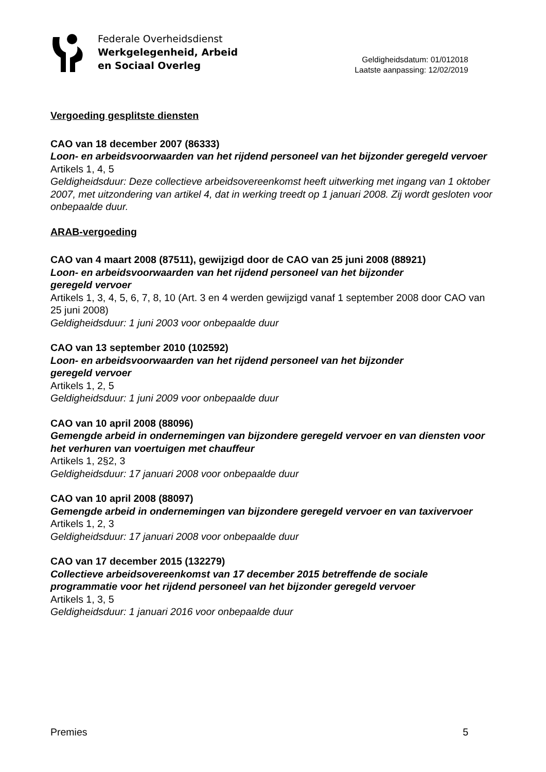Federale Overheidsdienst
Werkgelegenheid, Arbeid
en Sociaal Overleg
Geldigheidsdatum: 01/012018
Laatste aanpassing: 12/02/2019
Vergoeding gesplitste diensten
CAO van 18 december 2007 (86333)
Loon- en arbeidsvoorwaarden van het rijdend personeel van het bijzonder geregeld vervoer
Artikels 1, 4, 5
Geldigheidsduur: Deze collectieve arbeidsovereenkomst heeft uitwerking met ingang van 1 oktober 2007, met uitzondering van artikel 4, dat in werking treedt op 1 januari 2008. Zij wordt gesloten voor onbepaalde duur.
ARAB-vergoeding
CAO van 4 maart 2008 (87511), gewijzigd door de CAO van 25 juni 2008 (88921)
Loon- en arbeidsvoorwaarden van het rijdend personeel van het bijzonder
geregeld vervoer
Artikels 1, 3, 4, 5, 6, 7, 8, 10 (Art. 3 en 4 werden gewijzigd vanaf 1 september 2008 door CAO van 25 juni 2008)
Geldigheidsduur: 1 juni 2003 voor onbepaalde duur
CAO van 13 september 2010 (102592)
Loon- en arbeidsvoorwaarden van het rijdend personeel van het bijzonder
geregeld vervoer
Artikels 1, 2, 5
Geldigheidsduur: 1 juni 2009 voor onbepaalde duur
CAO van 10 april 2008 (88096)
Gemengde arbeid in ondernemingen van bijzondere geregeld vervoer en van diensten voor het verhuren van voertuigen met chauffeur
Artikels 1, 2§2, 3
Geldigheidsduur: 17 januari 2008 voor onbepaalde duur
CAO van 10 april 2008 (88097)
Gemengde arbeid in ondernemingen van bijzondere geregeld vervoer en van taxivervoer
Artikels 1, 2, 3
Geldigheidsduur: 17 januari 2008 voor onbepaalde duur
CAO van 17 december 2015 (132279)
Collectieve arbeidsovereenkomst van 17 december 2015 betreffende de sociale programmatie voor het rijdend personeel van het bijzonder geregeld vervoer
Artikels 1, 3, 5
Geldigheidsduur: 1 januari 2016 voor onbepaalde duur
Premies 5